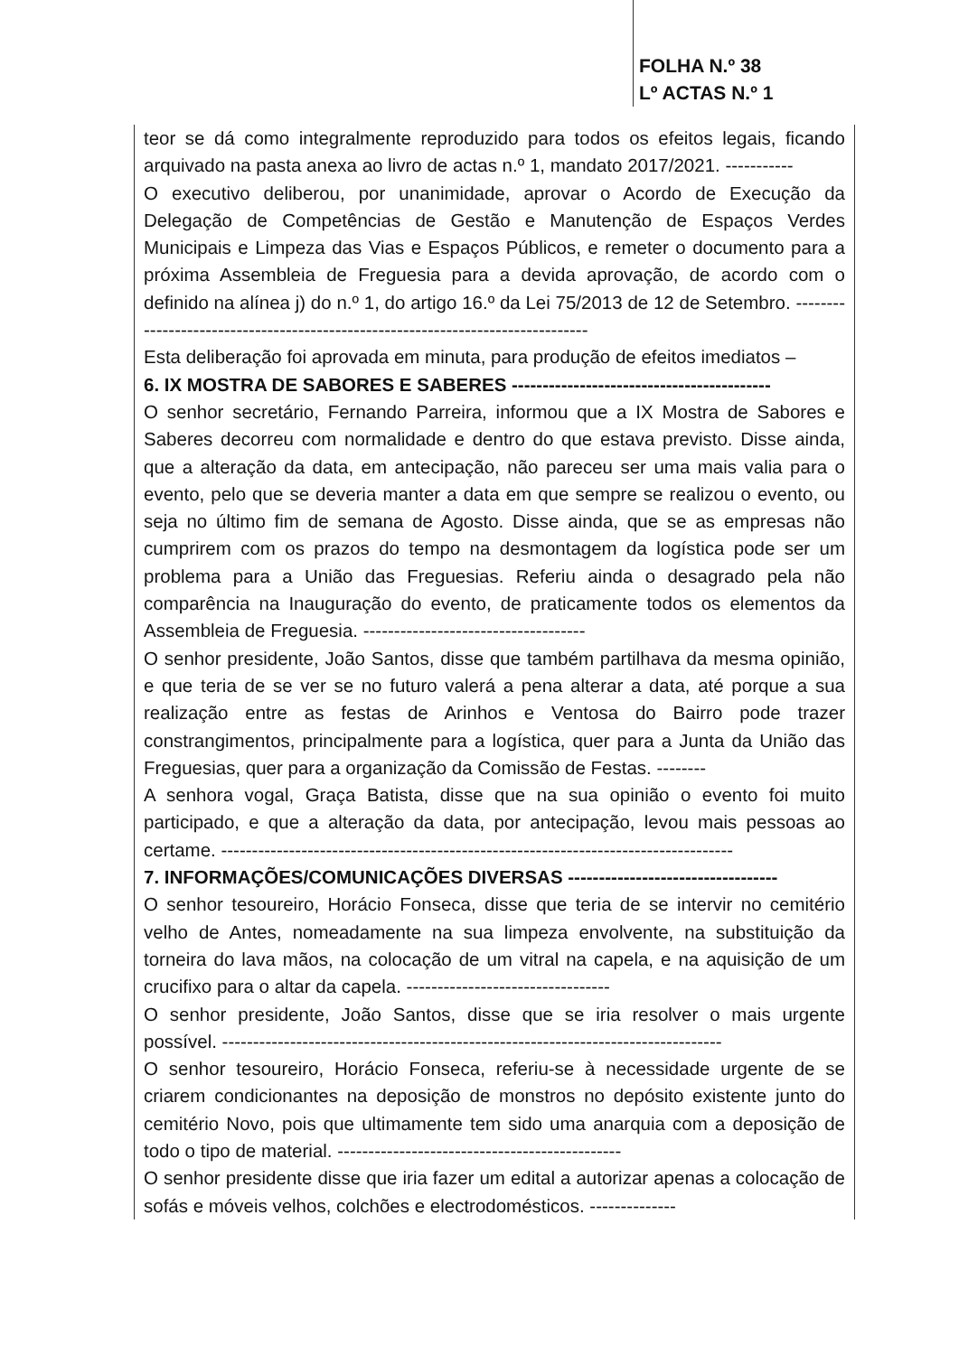FOLHA N.º 38
Lº ACTAS N.º 1
teor se dá como integralmente reproduzido para todos os efeitos legais, ficando arquivado na pasta anexa ao livro de actas n.º 1, mandato 2017/2021. -----------
O executivo deliberou, por unanimidade, aprovar o Acordo de Execução da Delegação de Competências de Gestão e Manutenção de Espaços Verdes Municipais e Limpeza das Vias e Espaços Públicos, e remeter o documento para a próxima Assembleia de Freguesia para a devida aprovação, de acordo com o definido na alínea j) do n.º 1, do artigo 16.º da Lei 75/2013 de 12 de Setembro. --------------------------------------------------------------------------------
Esta deliberação foi aprovada em minuta, para produção de efeitos imediatos –
6. IX MOSTRA DE SABORES E SABERES ------------------------------------------
O senhor secretário, Fernando Parreira, informou que a IX Mostra de Sabores e Saberes decorreu com normalidade e dentro do que estava previsto. Disse ainda, que a alteração da data, em antecipação, não pareceu ser uma mais valia para o evento, pelo que se deveria manter a data em que sempre se realizou o evento, ou seja no último fim de semana de Agosto. Disse ainda, que se as empresas não cumprirem com os prazos do tempo na desmontagem da logística pode ser um problema para a União das Freguesias. Referiu ainda o desagrado pela não comparência na Inauguração do evento, de praticamente todos os elementos da Assembleia de Freguesia. ------------------------------------
O senhor presidente, João Santos, disse que também partilhava da mesma opinião, e que teria de se ver se no futuro valerá a pena alterar a data, até porque a sua realização entre as festas de Arinhos e Ventosa do Bairro pode trazer constrangimentos, principalmente para a logística, quer para a Junta da União das Freguesias, quer para a organização da Comissão de Festas. --------
A senhora vogal, Graça Batista, disse que na sua opinião o evento foi muito participado, e que a alteração da data, por antecipação, levou mais pessoas ao certame. -----------------------------------------------------------------------------------
7. INFORMAÇÕES/COMUNICAÇÕES DIVERSAS ----------------------------------
O senhor tesoureiro, Horácio Fonseca, disse que teria de se intervir no cemitério velho de Antes, nomeadamente na sua limpeza envolvente, na substituição da torneira do lava mãos, na colocação de um vitral na capela, e na aquisição de um crucifixo para o altar da capela. ---------------------------------
O senhor presidente, João Santos, disse que se iria resolver o mais urgente possível. ---------------------------------------------------------------------------------
O senhor tesoureiro, Horácio Fonseca, referiu-se à necessidade urgente de se criarem condicionantes na deposição de monstros no depósito existente junto do cemitério Novo, pois que ultimamente tem sido uma anarquia com a deposição de todo o tipo de material. ----------------------------------------------
O senhor presidente disse que iria fazer um edital a autorizar apenas a colocação de sofás e móveis velhos, colchões e electrodomésticos. --------------